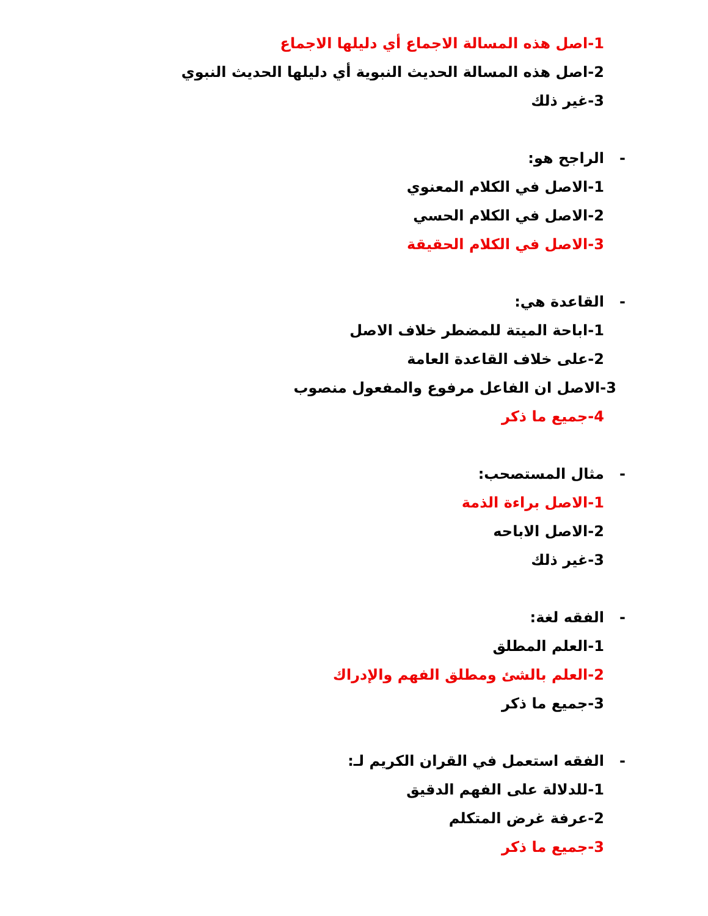1-اصل هذه المسالة الاجماع أي دليلها الاجماع
2-اصل هذه المسالة الحديث النبوية أي دليلها الحديث النبوي
3-غير ذلك
- الراجح هو:
1-الاصل في الكلام المعنوي
2-الاصل في الكلام الحسي
3-الاصل في الكلام الحقيقة
- القاعدة هي:
1-اباحة الميتة للمضطر خلاف الاصل
2-على خلاف القاعدة العامة
3-الاصل ان الفاعل مرفوع والمفعول منصوب
4-جميع ما ذكر
- مثال المستصحب:
1-الاصل براءة الذمة
2-الاصل الاباحه
3-غير ذلك
- الفقه لغة:
1-العلم المطلق
2-العلم بالشئ ومطلق الفهم والإدراك
3-جميع ما ذكر
- الفقه استعمل في القران الكريم لـ:
1-للدلالة على الفهم الدقيق
2-عرفة غرض المتكلم
3-جميع ما ذكر